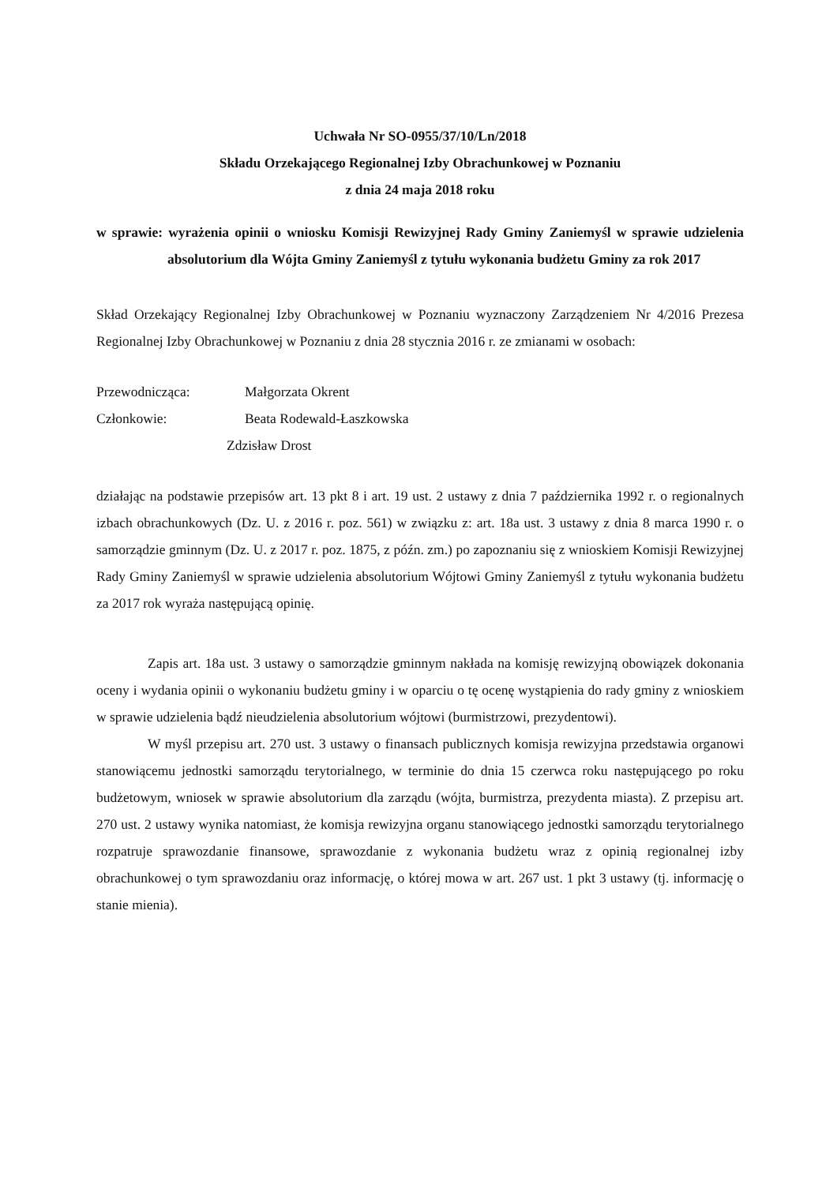Uchwała Nr SO-0955/37/10/Ln/2018
Składu Orzekającego Regionalnej Izby Obrachunkowej w Poznaniu
z dnia 24 maja 2018 roku
w sprawie: wyrażenia opinii o wniosku Komisji Rewizyjnej Rady Gminy Zaniemyśl w sprawie udzielenia absolutorium dla Wójta Gminy Zaniemyśl z tytułu wykonania budżetu Gminy za rok 2017
Skład Orzekający Regionalnej Izby Obrachunkowej w Poznaniu wyznaczony Zarządzeniem Nr 4/2016 Prezesa Regionalnej Izby Obrachunkowej w Poznaniu z dnia 28 stycznia 2016 r. ze zmianami w osobach:
Przewodnicząca: Małgorzata Okrent
Członkowie: Beata Rodewald-Łaszkowska
Zdzisław Drost
działając na podstawie przepisów art. 13 pkt 8 i art. 19 ust. 2 ustawy z dnia 7 października 1992 r. o regionalnych izbach obrachunkowych (Dz. U. z 2016 r. poz. 561) w związku z: art. 18a ust. 3 ustawy z dnia 8 marca 1990 r. o samorządzie gminnym (Dz. U. z 2017 r. poz. 1875, z późn. zm.) po zapoznaniu się z wnioskiem Komisji Rewizyjnej Rady Gminy Zaniemyśl w sprawie udzielenia absolutorium Wójtowi Gminy Zaniemyśl z tytułu wykonania budżetu za 2017 rok wyraża następującą opinię.
Zapis art. 18a ust. 3 ustawy o samorządzie gminnym nakłada na komisję rewizyjną obowiązek dokonania oceny i wydania opinii o wykonaniu budżetu gminy i w oparciu o tę ocenę wystąpienia do rady gminy z wnioskiem w sprawie udzielenia bądź nieudzielenia absolutorium wójtowi (burmistrzowi, prezydentowi).
W myśl przepisu art. 270 ust. 3 ustawy o finansach publicznych komisja rewizyjna przedstawia organowi stanowiącemu jednostki samorządu terytorialnego, w terminie do dnia 15 czerwca roku następującego po roku budżetowym, wniosek w sprawie absolutorium dla zarządu (wójta, burmistrza, prezydenta miasta). Z przepisu art. 270 ust. 2 ustawy wynika natomiast, że komisja rewizyjna organu stanowiącego jednostki samorządu terytorialnego rozpatruje sprawozdanie finansowe, sprawozdanie z wykonania budżetu wraz z opinią regionalnej izby obrachunkowej o tym sprawozdaniu oraz informację, o której mowa w art. 267 ust. 1 pkt 3 ustawy (tj. informację o stanie mienia).